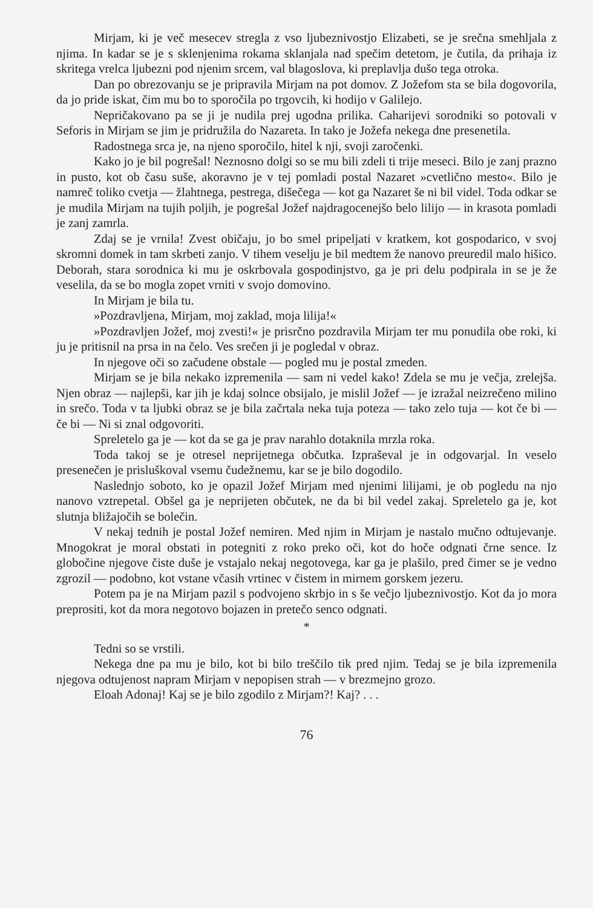Mirjam, ki je več mesecev stregla z vso ljubeznivostjo Elizabeti, se je srečna smehljala z njima. In kadar se je s sklenjenima rokama sklanjala nad spečim detetom, je čutila, da prihaja iz skritega vrelca ljubezni pod njenim srcem, val blagoslova, ki preplavlja dušo tega otroka.
Dan po obrezovanju se je pripravila Mirjam na pot domov. Z Jožefom sta se bila dogovorila, da jo pride iskat, čim mu bo to sporočila po trgovcih, ki hodijo v Galilejo.
Nepričakovano pa se ji je nudila prej ugodna prilika. Caharijevi sorodniki so potovali v Seforis in Mirjam se jim je pridružila do Nazareta. In tako je Jožefa nekega dne presenetila.
Radostnega srca je, na njeno sporočilo, hitel k nji, svoji zaročenki.
Kako jo je bil pogrešal! Neznosno dolgi so se mu bili zdeli ti trije meseci. Bilo je zanj prazno in pusto, kot ob času suše, akoravno je v tej pomladi postal Nazaret »cvetlično mesto«. Bilo je namreč toliko cvetja — žlahtnega, pestrega, dišečega — kot ga Nazaret še ni bil videl. Toda odkar se je mudila Mirjam na tujih poljih, je pogrešal Jožef najdragocenejšo belo lilijo — in krasota pomladi je zanj zamrla.
Zdaj se je vrnila! Zvest običaju, jo bo smel pripeljati v kratkem, kot gospodarico, v svoj skromni domek in tam skrbeti zanjo. V tihem veselju je bil medtem že nanovo preuredil malo hišico. Deborah, stara sorodnica ki mu je oskrbovala gospodinjstvo, ga je pri delu podpirala in se je že veselila, da se bo mogla zopet vrniti v svojo domovino.
In Mirjam je bila tu.
»Pozdravljena, Mirjam, moj zaklad, moja lilija!«
»Pozdravljen Jožef, moj zvesti!« je prisrčno pozdravila Mirjam ter mu ponudila obe roki, ki ju je pritisnil na prsa in na čelo. Ves srečen ji je pogledal v obraz.
In njegove oči so začudene obstale — pogled mu je postal zmeden.
Mirjam se je bila nekako izpremenila — sam ni vedel kako! Zdela se mu je večja, zrelejša. Njen obraz — najlepši, kar jih je kdaj solnce obsijalo, je mislil Jožef — je izražal neizrečeno milino in srečo. Toda v ta ljubki obraz se je bila začrtala neka tuja poteza — tako zelo tuja — kot če bi — če bi — Ni si znal odgovoriti.
Spreletelo ga je — kot da se ga je prav narahlo dotaknila mrzla roka.
Toda takoj se je otresel neprijetnega občutka. Izpraševal je in odgovarjal. In veselo presenečen je prisluškoval vsemu čudežnemu, kar se je bilo dogodilo.
Naslednjo soboto, ko je opazil Jožef Mirjam med njenimi lilijami, je ob pogledu na njo nanovo vztrepetal. Obšel ga je neprijeten občutek, ne da bi bil vedel zakaj. Spreletelo ga je, kot slutnja bližajočih se bolečin.
V nekaj tednih je postal Jožef nemiren. Med njim in Mirjam je nastalo mučno odtujevanje. Mnogokrat je moral obstati in potegniti z roko preko oči, kot do hoče odgnati črne sence. Iz globočine njegove čiste duše je vstajalo nekaj negotovega, kar ga je plašilo, pred čimer se je vedno zgrozil — podobno, kot vstane včasih vrtinec v čistem in mirnem gorskem jezeru.
Potem pa je na Mirjam pazil s podvojeno skrbjo in s še večjo ljubeznivostjo. Kot da jo mora preprositi, kot da mora negotovo bojazen in pretečo senco odgnati.
*
Tedni so se vrstili.
Nekega dne pa mu je bilo, kot bi bilo treščilo tik pred njim. Tedaj se je bila izpremenila njegova odtujenost napram Mirjam v nepopisen strah — v brezmejno grozo.
Eloah Adonaj! Kaj se je bilo zgodilo z Mirjam?! Kaj? . . .
76